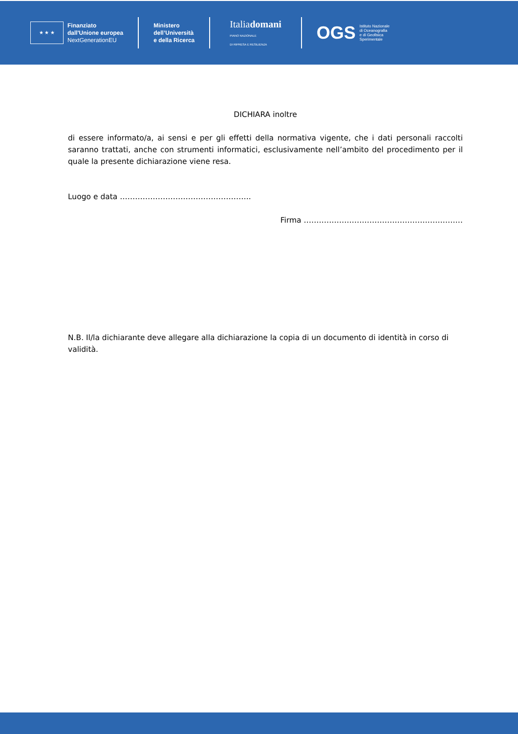★ ★ ★
Finanziato
dall'Unione europea
NextGenerationEU
Ministero
dell’Università
e della Ricerca
Italiadomani
PIANO NAZIONALE
DI RIPRESA E RESILIENZA
OGS Istituto Nazionale
di Oceanografia
e di Geofisica
Sperimentale
DICHIARA inoltre
di essere informato/a, ai sensi e per gli effetti della normativa vigente, che i dati personali raccolti saranno trattati, anche con strumenti informatici, esclusivamente nell’ambito del procedimento per il quale la presente dichiarazione viene resa.
Luogo e data …………………………………………….
Firma ………………………………………………………
N.B. Il/la dichiarante deve allegare alla dichiarazione la copia di un documento di identità in corso di validità.